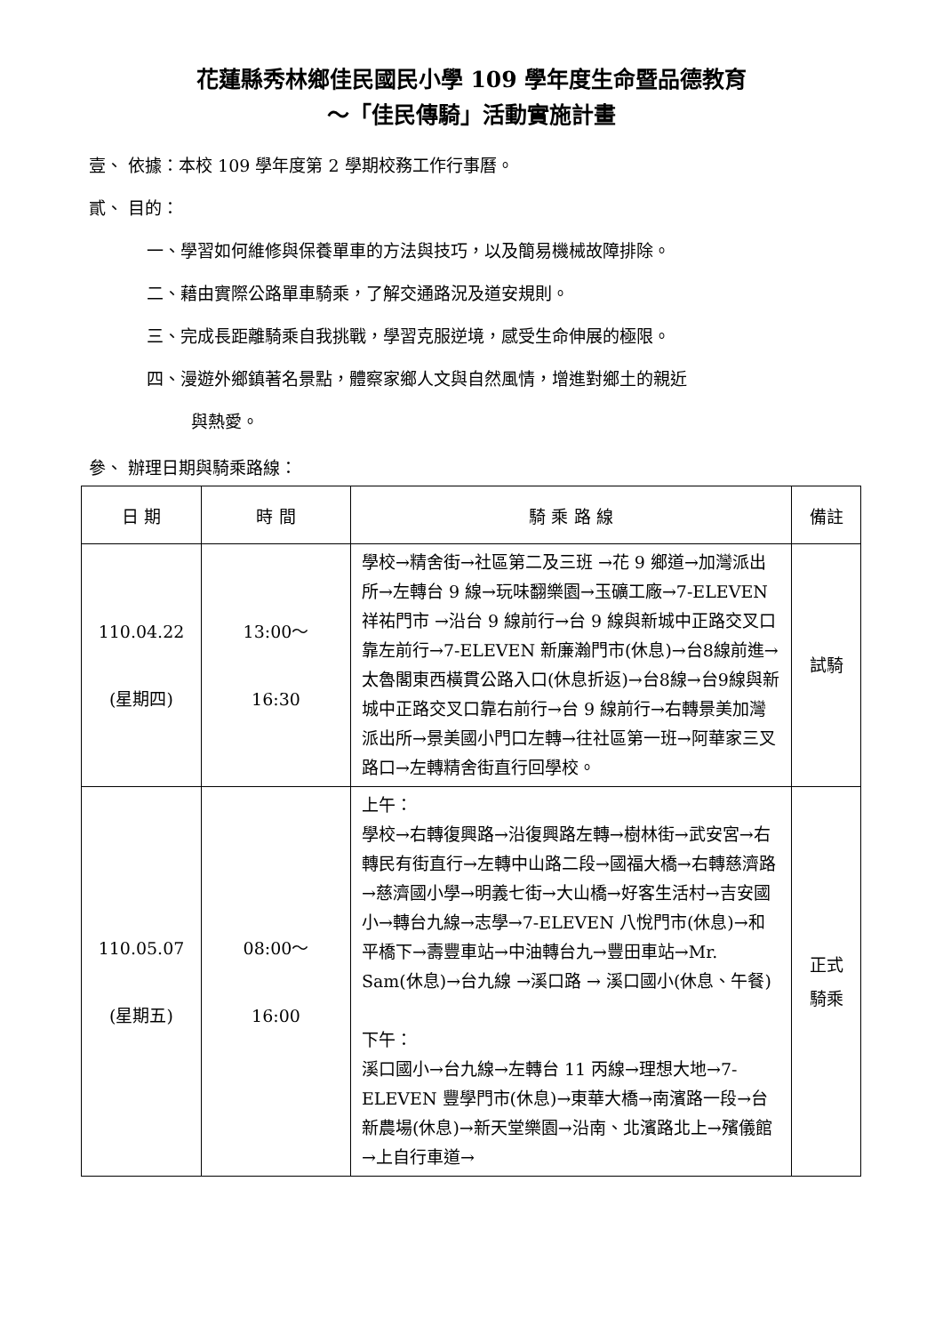花蓮縣秀林鄉佳民國民小學 109 學年度生命暨品德教育
～「佳民傳騎」活動實施計畫
壹、 依據：本校 109 學年度第 2 學期校務工作行事曆。
貳、 目的：
一、學習如何維修與保養單車的方法與技巧，以及簡易機械故障排除。
二、藉由實際公路單車騎乘，了解交通路況及道安規則。
三、完成長距離騎乘自我挑戰，學習克服逆境，感受生命伸展的極限。
四、漫遊外鄉鎮著名景點，體察家鄉人文與自然風情，增進對鄉土的親近
與熱愛。
參、 辦理日期與騎乘路線：
| 日 期 | 時 間 | 騎 乘 路 線 | 備註 |
| --- | --- | --- | --- |
| 110.04.22 (星期四) | 13:00～ 16:30 | 學校→精舍街→社區第二及三班 →花 9 鄉道→加灣派出所→左轉台 9 線→玩味翻樂園→玉礦工廠→7-ELEVEN 祥祐門市 →沿台 9 線前行→台 9 線與新城中正路交叉口靠左前行→7-ELEVEN 新廉瀚門市(休息)→台8線前進→太魯閣東西橫貫公路入口(休息折返)→台8線→台9線與新城中正路交叉口靠右前行→台 9 線前行→右轉景美加灣派出所→景美國小門口左轉→往社區第一班→阿華家三叉路口→左轉精舍街直行回學校。 | 試騎 |
| 110.05.07 (星期五) | 08:00～ 16:00 | 上午： 學校→右轉復興路→沿復興路左轉→樹林街→武安宮→右轉民有街直行→左轉中山路二段→國福大橋→右轉慈濟路→慈濟國小學→明義七街→大山橋→好客生活村→吉安國小→轉台九線→志學→7-ELEVEN 八悅門市(休息)→和平橋下→壽豐車站→中油轉台九→豐田車站→Mr. Sam(休息)→台九線 →溪口路 → 溪口國小(休息、午餐) 下午： 溪口國小→台九線→左轉台 11 丙線→理想大地→7-ELEVEN 豐學門市(休息)→東華大橋→南濱路一段→台新農場(休息)→新天堂樂園→沿南、北濱路北上→殯儀館→上自行車道→ | 正式 騎乘 |